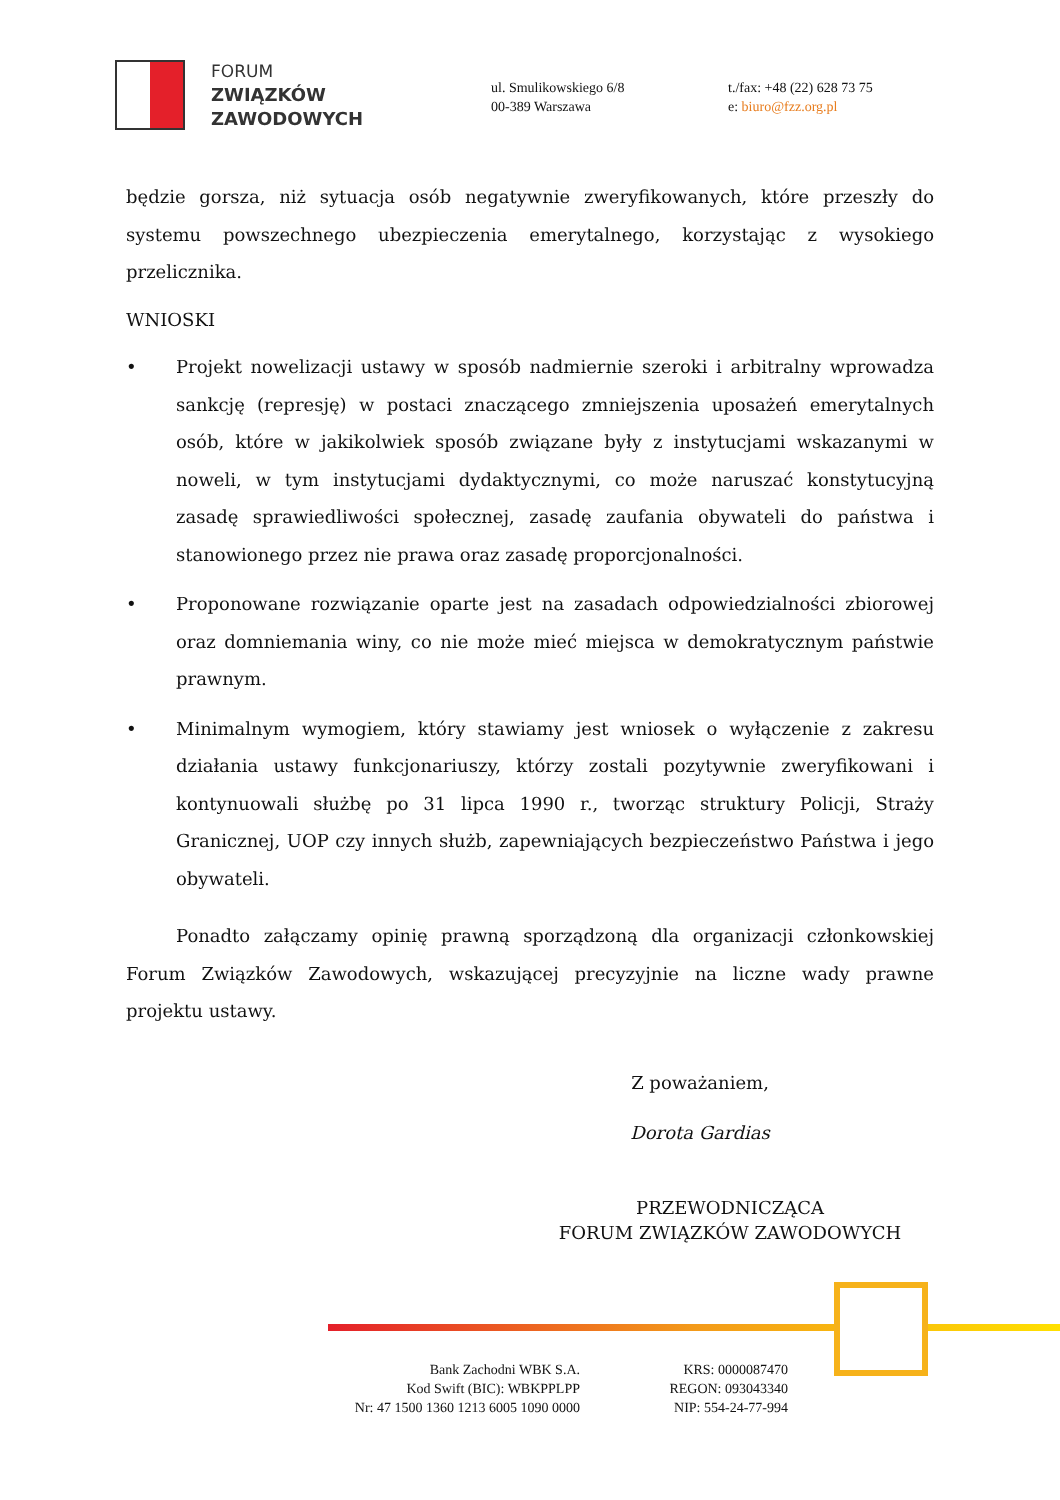FORUM
ZWIĄZKÓW
ZAWODOWYCH
ul. Smulikowskiego 6/8
00-389 Warszawa
t./fax: +48 (22) 628 73 75
e: biuro@fzz.org.pl
będzie gorsza, niż sytuacja osób negatywnie zweryfikowanych, które przeszły do systemu powszechnego ubezpieczenia emerytalnego, korzystając z wysokiego przelicznika.
WNIOSKI
• Projekt nowelizacji ustawy w sposób nadmiernie szeroki i arbitralny wprowadza sankcję (represję) w postaci znaczącego zmniejszenia uposażeń emerytalnych osób, które w jakikolwiek sposób związane były z instytucjami wskazanymi w noweli, w tym instytucjami dydaktycznymi, co może naruszać konstytucyjną zasadę sprawiedliwości społecznej, zasadę zaufania obywateli do państwa i stanowionego przez nie prawa oraz zasadę proporcjonalności.
• Proponowane rozwiązanie oparte jest na zasadach odpowiedzialności zbiorowej oraz domniemania winy, co nie może mieć miejsca w demokratycznym państwie prawnym.
• Minimalnym wymogiem, który stawiamy jest wniosek o wyłączenie z zakresu działania ustawy funkcjonariuszy, którzy zostali pozytywnie zweryfikowani i kontynuowali służbę po 31 lipca 1990 r., tworząc struktury Policji, Straży Granicznej, UOP czy innych służb, zapewniających bezpieczeństwo Państwa i jego obywateli.
Ponadto załączamy opinię prawną sporządzoną dla organizacji członkowskiej Forum Związków Zawodowych, wskazującej precyzyjnie na liczne wady prawne projektu ustawy.
Z poważaniem,
Dorota Gardias
PRZEWODNICZĄCA
FORUM ZWIĄZKÓW ZAWODOWYCH
Bank Zachodni WBK S.A.
Kod Swift (BIC): WBKPPLPP
Nr: 47 1500 1360 1213 6005 1090 0000
KRS: 0000087470
REGON: 093043340
NIP: 554-24-77-994